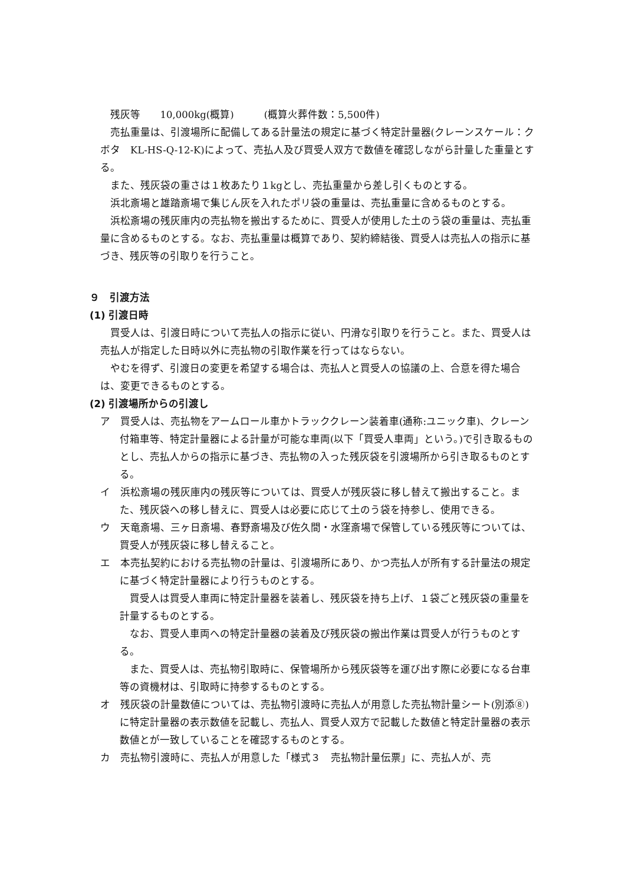残灰等　　10,000kg(概算)　　　(概算火葬件数：5,500件)
売払重量は、引渡場所に配備してある計量法の規定に基づく特定計量器(クレーンスケール：クボタ　KL-HS-Q-12-K)によって、売払人及び買受人双方で数値を確認しながら計量した重量とする。
また、残灰袋の重さは１枚あたり１kgとし、売払重量から差し引くものとする。
浜北斎場と雄踏斎場で集じん灰を入れたポリ袋の重量は、売払重量に含めるものとする。
浜松斎場の残灰庫内の売払物を搬出するために、買受人が使用した土のう袋の重量は、売払重量に含めるものとする。なお、売払重量は概算であり、契約締結後、買受人は売払人の指示に基づき、残灰等の引取りを行うこと。
９　引渡方法
(1) 引渡日時
買受人は、引渡日時について売払人の指示に従い、円滑な引取りを行うこと。また、買受人は売払人が指定した日時以外に売払物の引取作業を行ってはならない。
やむを得ず、引渡日の変更を希望する場合は、売払人と買受人の協議の上、合意を得た場合は、変更できるものとする。
(2) 引渡場所からの引渡し
ア　買受人は、売払物をアームロール車かトラッククレーン装着車(通称:ユニック車)、クレーン付箱車等、特定計量器による計量が可能な車両(以下「買受人車両」という。)で引き取るものとし、売払人からの指示に基づき、売払物の入った残灰袋を引渡場所から引き取るものとする。
イ　浜松斎場の残灰庫内の残灰等については、買受人が残灰袋に移し替えて搬出すること。また、残灰袋への移し替えに、買受人は必要に応じて土のう袋を持参し、使用できる。
ウ　天竜斎場、三ヶ日斎場、春野斎場及び佐久間・水窪斎場で保管している残灰等については、買受人が残灰袋に移し替えること。
エ　本売払契約における売払物の計量は、引渡場所にあり、かつ売払人が所有する計量法の規定に基づく特定計量器により行うものとする。
買受人は買受人車両に特定計量器を装着し、残灰袋を持ち上げ、１袋ごと残灰袋の重量を計量するものとする。
なお、買受人車両への特定計量器の装着及び残灰袋の搬出作業は買受人が行うものとする。
また、買受人は、売払物引取時に、保管場所から残灰袋等を運び出す際に必要になる台車等の資機材は、引取時に持参するものとする。
オ　残灰袋の計量数値については、売払物引渡時に売払人が用意した売払物計量シート(別添⑧)に特定計量器の表示数値を記載し、売払人、買受人双方で記載した数値と特定計量器の表示数値とが一致していることを確認するものとする。
カ　売払物引渡時に、売払人が用意した「様式３　売払物計量伝票」に、売払人が、売